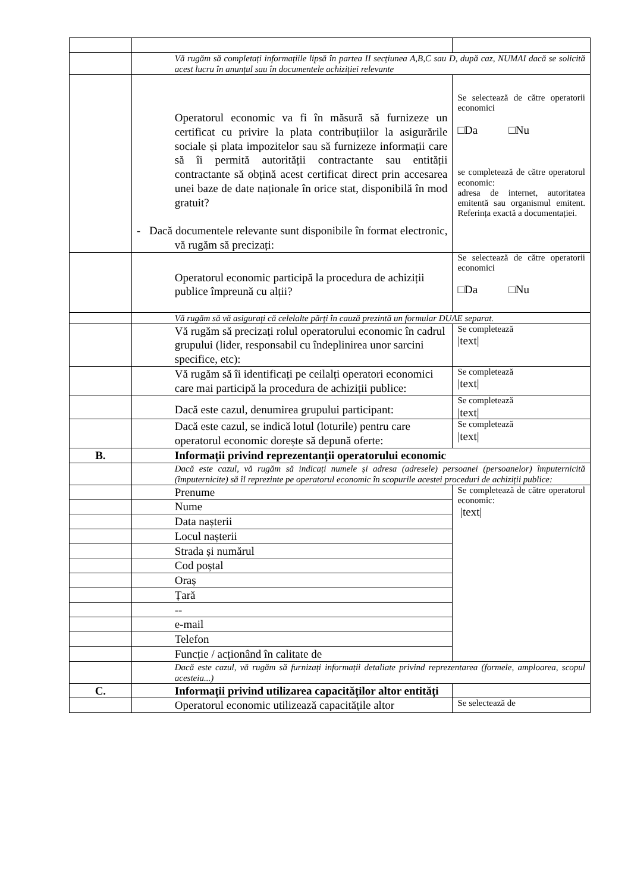| | Vă rugăm să completați informațiile lipsă în partea II secțiunea A,B,C sau D, după caz, NUMAI dacă se solicită acest lucru în anunțul sau în documentele achiziției relevante | |
| | Operatorul economic va fi în măsură să furnizeze un certificat cu privire la plata contribuțiilor la asigurările sociale și plata impozitelor sau să furnizeze informații care să îi permită autorității contractante sau entității contractante să obțină acest certificat direct prin accesarea unei baze de date naționale în orice stat, disponibilă în mod gratuit? - Dacă documentele relevante sunt disponibile în format electronic, vă rugăm să precizați: | Se selectează de către operatorii economici □Da □Nu se completează de către operatorul economic: adresa de internet, autoritatea emitentă sau organismul emitent. Referința exactă a documentației. |
| | Operatorul economic participă la procedura de achiziții publice împreună cu alții? | Se selectează de către operatorii economici □Da □Nu |
| | Vă rugăm să vă asigurați că celelalte părți în cauză prezintă un formular DUAE separat. | |
| | Vă rugăm să precizați rolul operatorului economic în cadrul grupului (lider, responsabil cu îndeplinirea unor sarcini specifice, etc): | Se completează /text/ |
| | Vă rugăm să îi identificați pe ceilalți operatori economici care mai participă la procedura de achiziții publice: | Se completează /text/ |
| | Dacă este cazul, denumirea grupului participant: | Se completează /text/ |
| | Dacă este cazul, se indică lotul (loturile) pentru care operatorul economic dorește să depună oferte: | Se completează /text/ |
| B. | Informații privind reprezentanții operatorului economic | |
| | Dacă este cazul, vă rugăm să indicați numele și adresa (adresele) persoanei (persoanelor) împuternicită (împuternicite) să îl reprezinte pe operatorul economic în scopurile acestei proceduri de achiziții publice: | |
| | Prenume | Se completează de către operatorul economic: /text/ |
| | Nume | |
| | Data nașterii | |
| | Locul nașterii | |
| | Strada și numărul | |
| | Cod poștal | |
| | Oraș | |
| | Țară | |
| | -- | |
| | e-mail | |
| | Telefon | |
| | Funcție / acționând în calitate de | |
| | Dacă este cazul, vă rugăm să furnizați informații detaliate privind reprezentarea (formele, amploarea, scopul acesteia...) | |
| C. | Informații privind utilizarea capacităților altor entități | |
| | Operatorul economic utilizează capacitățile altor | Se selectează de |